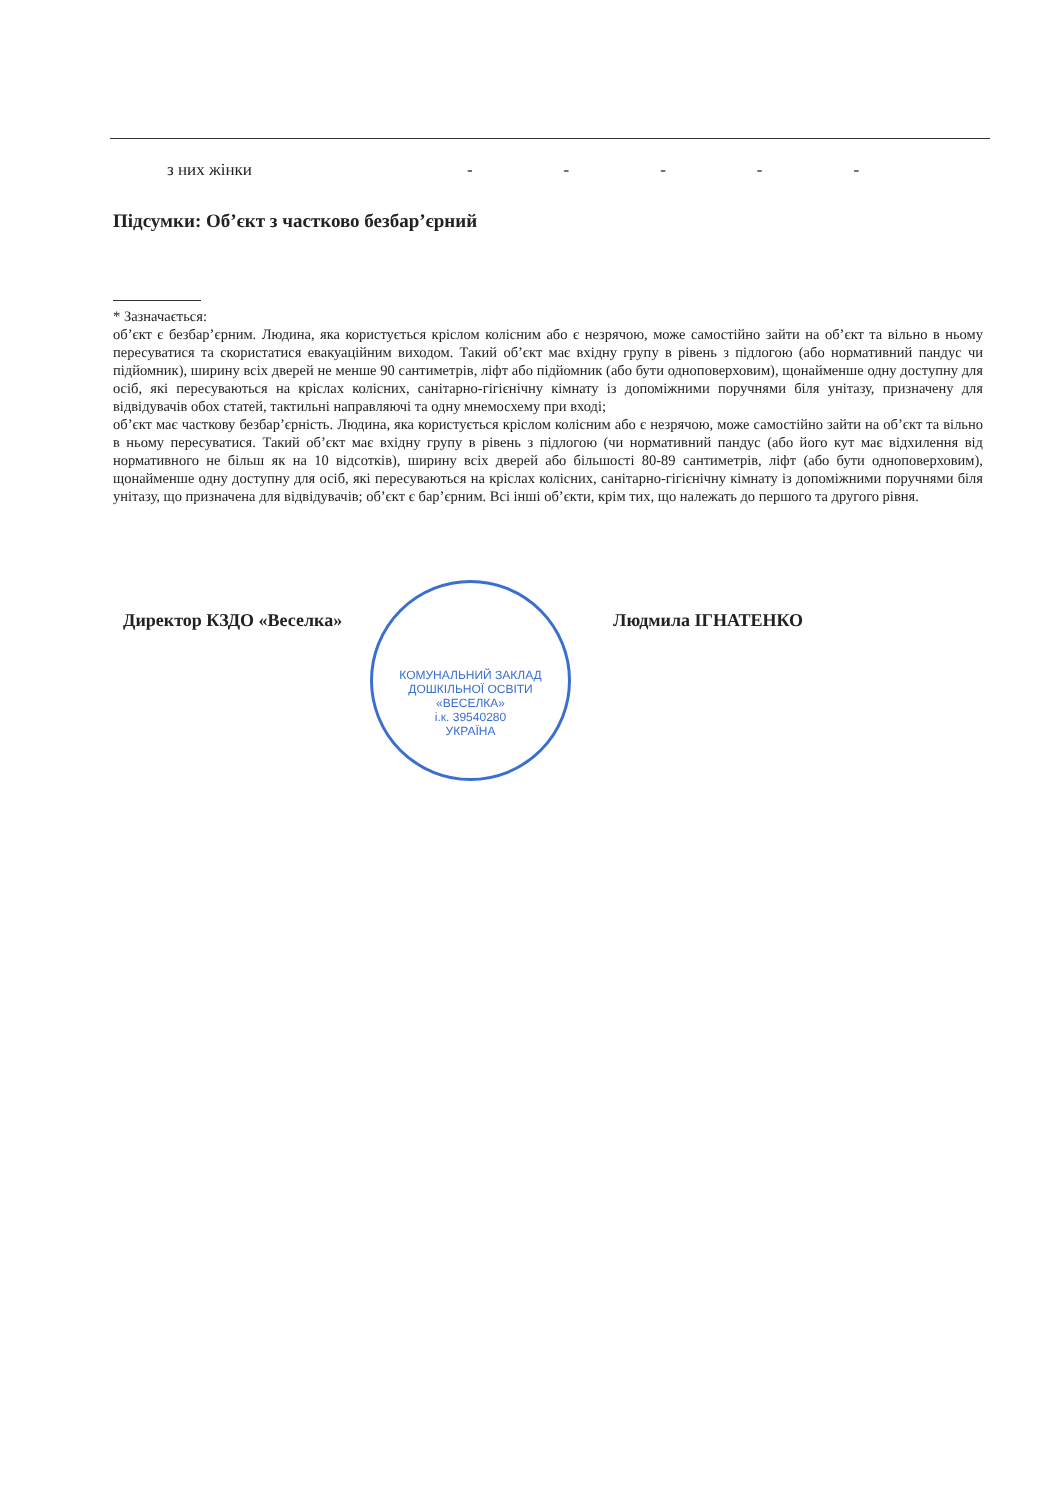| з них жінки | - | - | - | - | - |
Підсумки: Об’єкт з частково безбар’єрний
* Зазначається:
об’єкт є безбар’єрним. Людина, яка користується кріслом колісним або є незрячою, може самостійно зайти на об’єкт та вільно в ньому пересуватися та скористатися евакуаційним виходом. Такий об’єкт має вхідну групу в рівень з підлогою (або нормативний пандус чи підйомник), ширину всіх дверей не менше 90 сантиметрів, ліфт або підйомник (або бути одноповерховим), щонайменше одну доступну для осіб, які пересуваються на кріслах колісних, санітарно-гігієнічну кімнату із допоміжними поручнями біля унітазу, призначену для відвідувачів обох статей, тактильні направляючі та одну мнемосхему при вході;
об’єкт має часткову безбар’єрність. Людина, яка користується кріслом колісним або є незрячою, може самостійно зайти на об’єкт та вільно в ньому пересуватися. Такий об’єкт має вхідну групу в рівень з підлогою (чи нормативний пандус (або його кут має відхилення від нормативного не більш як на 10 відсотків), ширину всіх дверей або більшості 80-89 сантиметрів, ліфт (або бути одноповерховим), щонайменше одну доступну для осіб, які пересуваються на кріслах колісних, санітарно-гігієнічну кімнату із допоміжними поручнями біля унітазу, що призначена для відвідувачів; об’єкт є бар’єрним. Всі інші об’єкти, крім тих, що належать до першого та другого рівня.
Директор КЗДО «Веселка» Людмила ІГНАТЕНКО
КОМУНАЛЬНИЙ ЗАКЛАД ДОШКІЛЬНОЇ ОСВІТИ «ВЕСЕЛКА»
і.к. 39540280
УКРАЇНА